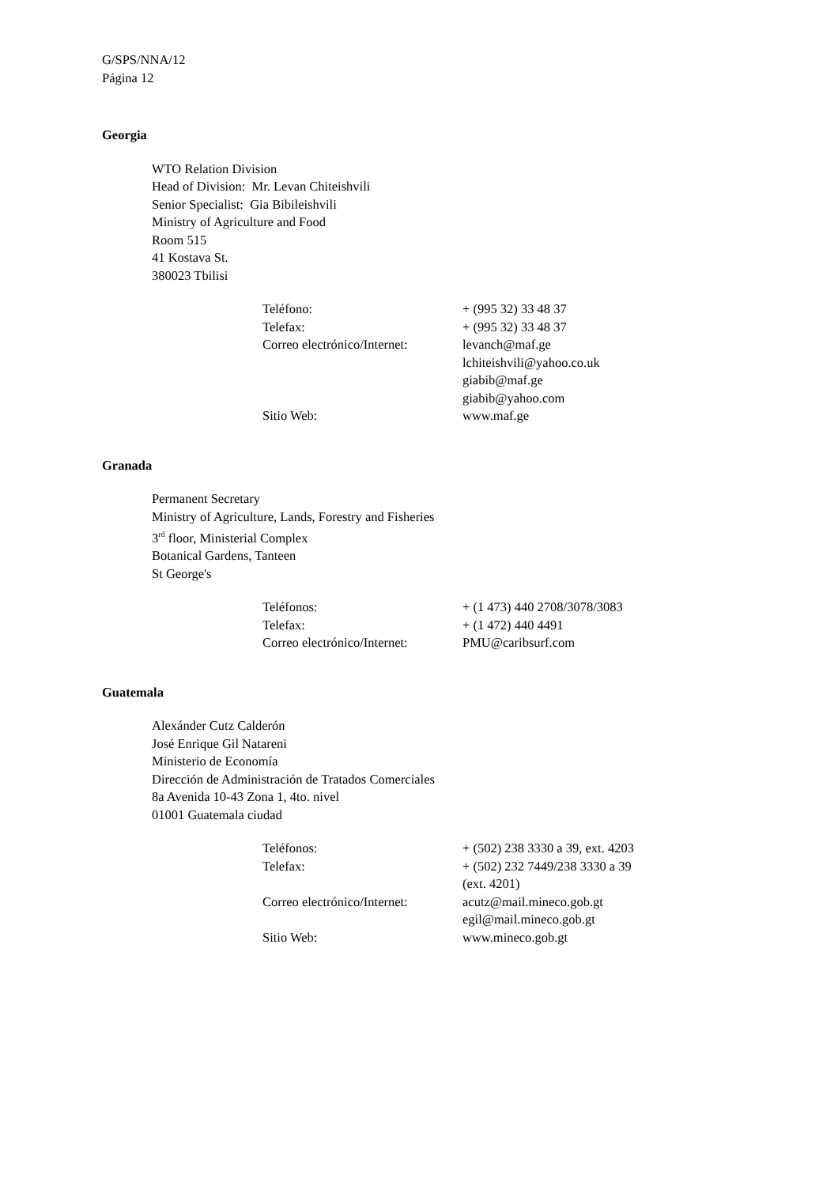G/SPS/NNA/12
Página 12
Georgia
WTO Relation Division
Head of Division: Mr. Levan Chiteishvili
Senior Specialist: Gia Bibileishvili
Ministry of Agriculture and Food
Room 515
41 Kostava St.
380023 Tbilisi
| Teléfono: | + (995 32) 33 48 37 |
| Telefax: | + (995 32) 33 48 37 |
| Correo electrónico/Internet: | levanch@maf.ge lchiteishvili@yahoo.co.uk giabib@maf.ge giabib@yahoo.com |
| Sitio Web: | www.maf.ge |
Granada
Permanent Secretary
Ministry of Agriculture, Lands, Forestry and Fisheries
3<sup>rd</sup> floor, Ministerial Complex
Botanical Gardens, Tanteen
St George's
| Teléfonos: | + (1 473) 440 2708/3078/3083 |
| Telefax: | + (1 472) 440 4491 |
| Correo electrónico/Internet: | PMU@caribsurf.com |
Guatemala
Alexánder Cutz Calderón
José Enrique Gil Natareni
Ministerio de Economía
Dirección de Administración de Tratados Comerciales
8a Avenida 10-43 Zona 1, 4to. nivel
01001 Guatemala ciudad
| Teléfonos: | + (502) 238 3330 a 39, ext. 4203 |
| Telefax: | + (502) 232 7449/238 3330 a 39 (ext. 4201) |
| Correo electrónico/Internet: | acutz@mail.mineco.gob.gt egil@mail.mineco.gob.gt |
| Sitio Web: | www.mineco.gob.gt |